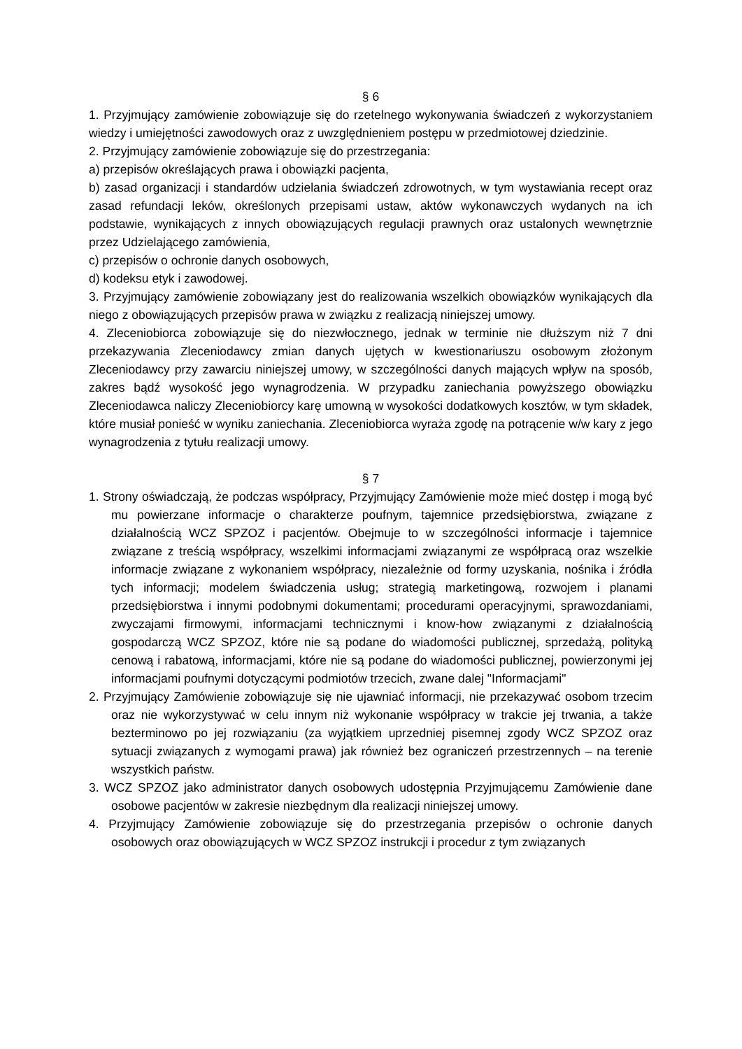§ 6
1. Przyjmujący zamówienie zobowiązuje się do rzetelnego wykonywania świadczeń z wykorzystaniem wiedzy i umiejętności zawodowych oraz z uwzględnieniem postępu w przedmiotowej dziedzinie.
2. Przyjmujący zamówienie zobowiązuje się do przestrzegania:
a) przepisów określających prawa i obowiązki pacjenta,
b) zasad organizacji i standardów udzielania świadczeń zdrowotnych, w tym wystawiania recept oraz zasad refundacji leków, określonych przepisami ustaw, aktów wykonawczych wydanych na ich podstawie, wynikających z innych obowiązujących regulacji prawnych oraz ustalonych wewnętrznie przez Udzielającego zamówienia,
c) przepisów o ochronie danych osobowych,
d) kodeksu etyk i zawodowej.
3. Przyjmujący zamówienie zobowiązany jest do realizowania wszelkich obowiązków wynikających dla niego z obowiązujących przepisów prawa w związku z realizacją niniejszej umowy.
4. Zleceniobiorca zobowiązuje się do niezwłocznego, jednak w terminie nie dłuższym niż 7 dni przekazywania Zleceniodawcy zmian danych ujętych w kwestionariuszu osobowym złożonym Zleceniodawcy przy zawarciu niniejszej umowy, w szczególności danych mających wpływ na sposób, zakres bądź wysokość jego wynagrodzenia. W przypadku zaniechania powyższego obowiązku Zleceniodawca naliczy Zleceniobiorcy karę umowną w wysokości dodatkowych kosztów, w tym składek, które musiał ponieść w wyniku zaniechania. Zleceniobiorca wyraża zgodę na potrącenie w/w kary z jego wynagrodzenia z tytułu realizacji umowy.
§ 7
1. Strony oświadczają, że podczas współpracy, Przyjmujący Zamówienie może mieć dostęp i mogą być mu powierzane informacje o charakterze poufnym, tajemnice przedsiębiorstwa, związane z działalnością WCZ SPZOZ i pacjentów. Obejmuje to w szczególności informacje i tajemnice związane z treścią współpracy, wszelkimi informacjami związanymi ze współpracą oraz wszelkie informacje związane z wykonaniem współpracy, niezależnie od formy uzyskania, nośnika i źródła tych informacji; modelem świadczenia usług; strategią marketingową, rozwojem i planami przedsiębiorstwa i innymi podobnymi dokumentami; procedurami operacyjnymi, sprawozdaniami, zwyczajami firmowymi, informacjami technicznymi i know-how związanymi z działalnością gospodarczą WCZ SPZOZ, które nie są podane do wiadomości publicznej, sprzedażą, polityką cenową i rabatową, informacjami, które nie są podane do wiadomości publicznej, powierzonymi jej informacjami poufnymi dotyczącymi podmiotów trzecich, zwane dalej "Informacjami"
2. Przyjmujący Zamówienie zobowiązuje się nie ujawniać informacji, nie przekazywać osobom trzecim oraz nie wykorzystywać w celu innym niż wykonanie współpracy w trakcie jej trwania, a także bezterminowo po jej rozwiązaniu (za wyjątkiem uprzedniej pisemnej zgody WCZ SPZOZ oraz sytuacji związanych z wymogami prawa) jak również bez ograniczeń przestrzennych – na terenie wszystkich państw.
3. WCZ SPZOZ jako administrator danych osobowych udostępnia Przyjmującemu Zamówienie dane osobowe pacjentów w zakresie niezbędnym dla realizacji niniejszej umowy.
4. Przyjmujący Zamówienie zobowiązuje się do przestrzegania przepisów o ochronie danych osobowych oraz obowiązujących w WCZ SPZOZ instrukcji i procedur z tym związanych